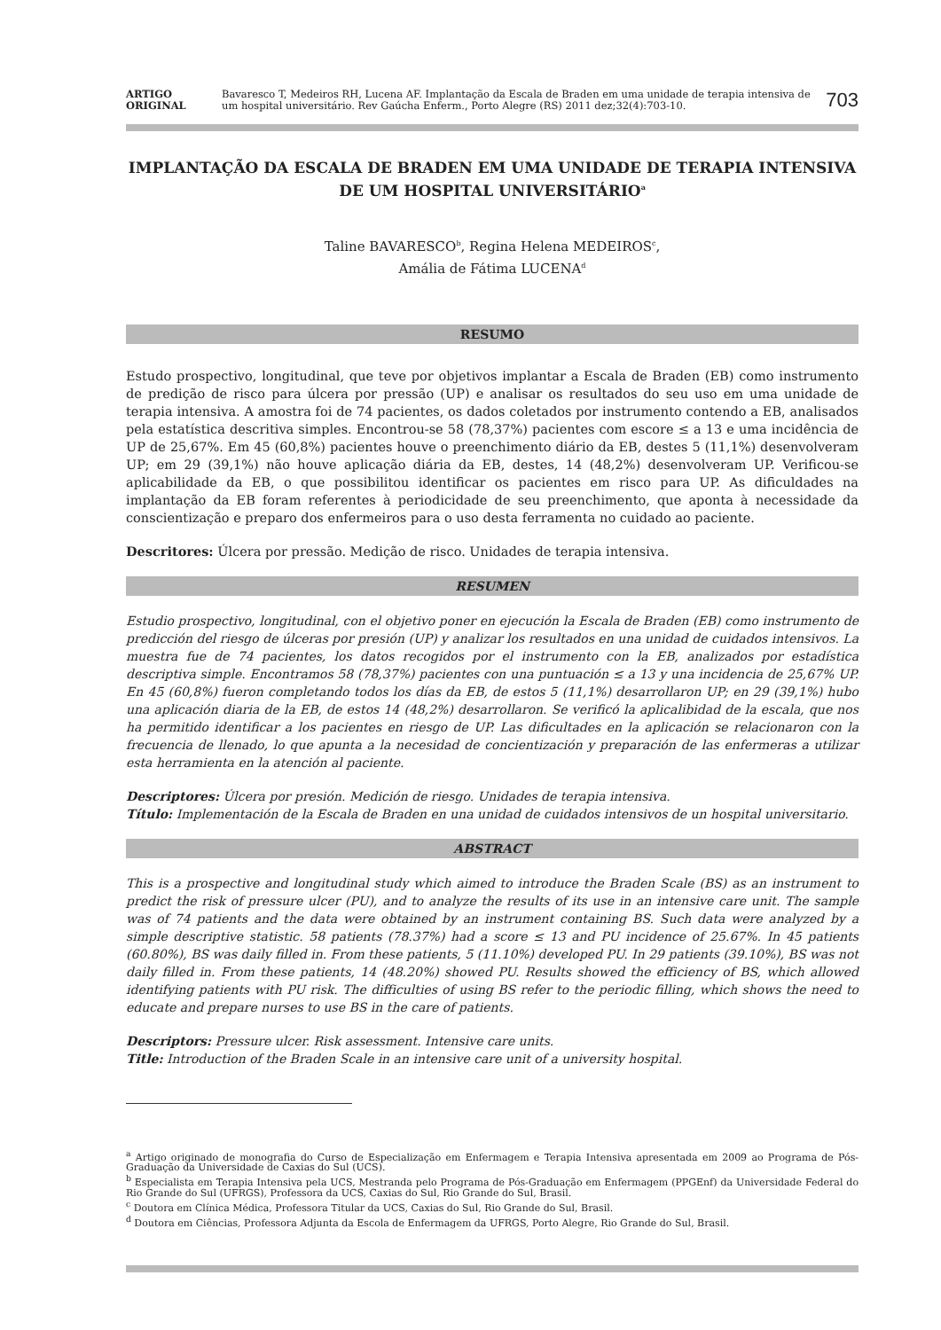ARTIGO
ORIGINAL
Bavaresco T, Medeiros RH, Lucena AF. Implantação da Escala de Braden em uma unidade de terapia intensiva de um hospital universitário. Rev Gaúcha Enferm., Porto Alegre (RS) 2011 dez;32(4):703-10.
703
IMPLANTAÇÃO DA ESCALA DE BRADEN EM UMA UNIDADE DE TERAPIA INTENSIVA DE UM HOSPITAL UNIVERSITÁRIO<sup>a</sup>
Taline BAVARESCO<sup>b</sup>, Regina Helena MEDEIROS<sup>c</sup>,
Amália de Fátima LUCENA<sup>d</sup>
RESUMO
Estudo prospectivo, longitudinal, que teve por objetivos implantar a Escala de Braden (EB) como instrumento de predição de risco para úlcera por pressão (UP) e analisar os resultados do seu uso em uma unidade de terapia intensiva. A amostra foi de 74 pacientes, os dados coletados por instrumento contendo a EB, analisados pela estatística descritiva simples. Encontrou-se 58 (78,37%) pacientes com escore ≤ a 13 e uma incidência de UP de 25,67%. Em 45 (60,8%) pacientes houve o preenchimento diário da EB, destes 5 (11,1%) desenvolveram UP; em 29 (39,1%) não houve aplicação diária da EB, destes, 14 (48,2%) desenvolveram UP. Verificou-se aplicabilidade da EB, o que possibilitou identificar os pacientes em risco para UP. As dificuldades na implantação da EB foram referentes à periodicidade de seu preenchimento, que aponta à necessidade da conscientização e preparo dos enfermeiros para o uso desta ferramenta no cuidado ao paciente.
Descritores: Úlcera por pressão. Medição de risco. Unidades de terapia intensiva.
RESUMEN
Estudio prospectivo, longitudinal, con el objetivo poner en ejecución la Escala de Braden (EB) como instrumento de predicción del riesgo de úlceras por presión (UP) y analizar los resultados en una unidad de cuidados intensivos. La muestra fue de 74 pacientes, los datos recogidos por el instrumento con la EB, analizados por estadística descriptiva simple. Encontramos 58 (78,37%) pacientes con una puntuación ≤ a 13 y una incidencia de 25,67% UP. En 45 (60,8%) fueron completando todos los días da EB, de estos 5 (11,1%) desarrollaron UP; en 29 (39,1%) hubo una aplicación diaria de la EB, de estos 14 (48,2%) desarrollaron. Se verificó la aplicalibidad de la escala, que nos ha permitido identificar a los pacientes en riesgo de UP. Las dificultades en la aplicación se relacionaron con la frecuencia de llenado, lo que apunta a la necesidad de concientización y preparación de las enfermeras a utilizar esta herramienta en la atención al paciente.
Descriptores: Úlcera por presión. Medición de riesgo. Unidades de terapia intensiva.
Título: Implementación de la Escala de Braden en una unidad de cuidados intensivos de un hospital universitario.
ABSTRACT
This is a prospective and longitudinal study which aimed to introduce the Braden Scale (BS) as an instrument to predict the risk of pressure ulcer (PU), and to analyze the results of its use in an intensive care unit. The sample was of 74 patients and the data were obtained by an instrument containing BS. Such data were analyzed by a simple descriptive statistic. 58 patients (78.37%) had a score ≤ 13 and PU incidence of 25.67%. In 45 patients (60.80%), BS was daily filled in. From these patients, 5 (11.10%) developed PU. In 29 patients (39.10%), BS was not daily filled in. From these patients, 14 (48.20%) showed PU. Results showed the efficiency of BS, which allowed identifying patients with PU risk. The difficulties of using BS refer to the periodic filling, which shows the need to educate and prepare nurses to use BS in the care of patients.
Descriptors: Pressure ulcer. Risk assessment. Intensive care units.
Title: Introduction of the Braden Scale in an intensive care unit of a university hospital.
<sup>a</sup> Artigo originado de monografia do Curso de Especialização em Enfermagem e Terapia Intensiva apresentada em 2009 ao Programa de Pós-Graduação da Universidade de Caxias do Sul (UCS).
<sup>b</sup> Especialista em Terapia Intensiva pela UCS, Mestranda pelo Programa de Pós-Graduação em Enfermagem (PPGEnf) da Universidade Federal do Rio Grande do Sul (UFRGS), Professora da UCS, Caxias do Sul, Rio Grande do Sul, Brasil.
<sup>c</sup> Doutora em Clínica Médica, Professora Titular da UCS, Caxias do Sul, Rio Grande do Sul, Brasil.
<sup>d</sup> Doutora em Ciências, Professora Adjunta da Escola de Enfermagem da UFRGS, Porto Alegre, Rio Grande do Sul, Brasil.